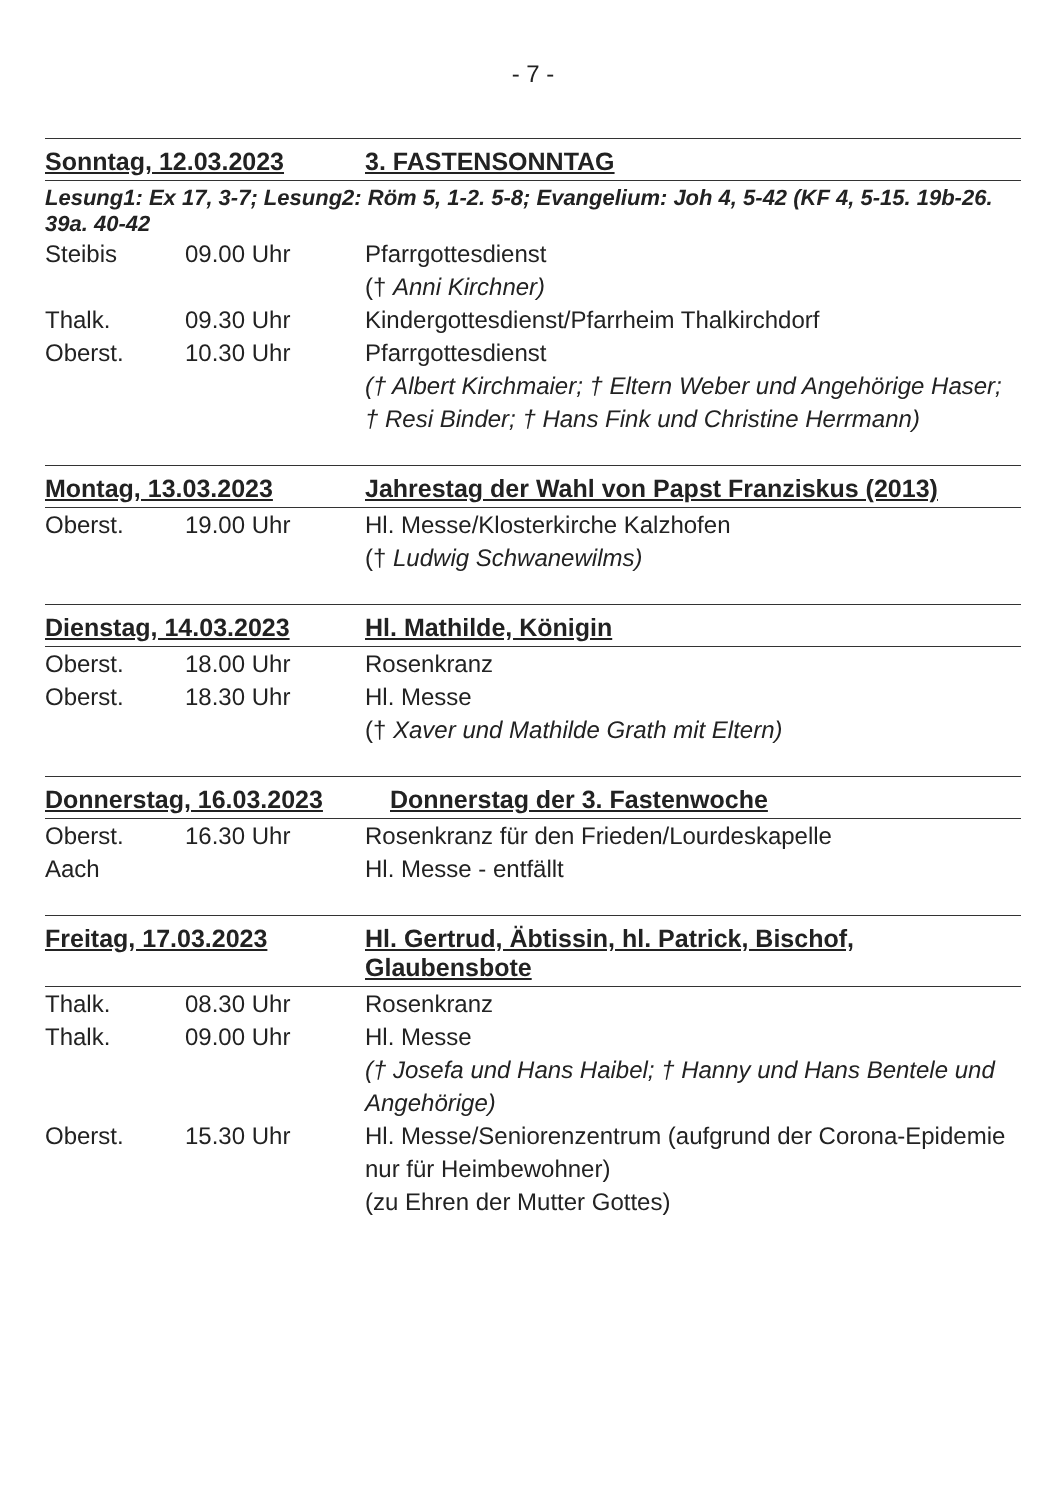- 7 -
Sonntag, 12.03.2023 3. FASTENSONNTAG
Lesung1: Ex 17, 3-7; Lesung2: Röm 5, 1-2. 5-8; Evangelium: Joh 4, 5-42 (KF 4, 5-15. 19b-26. 39a. 40-42
Steibis 09.00 Uhr Pfarrgottesdienst
(† Anni Kirchner)
Thalk. 09.30 Uhr Kindergottesdienst/Pfarrheim Thalkirchdorf
Oberst. 10.30 Uhr Pfarrgottesdienst
(† Albert Kirchmaier; † Eltern Weber und Angehörige Haser; † Resi Binder; † Hans Fink und Christine Herrmann)
Montag, 13.03.2023 Jahrestag der Wahl von Papst Franziskus (2013)
Oberst. 19.00 Uhr Hl. Messe/Klosterkirche Kalzhofen
(† Ludwig Schwanewilms)
Dienstag, 14.03.2023 Hl. Mathilde, Königin
Oberst. 18.00 Uhr Rosenkranz
Oberst. 18.30 Uhr Hl. Messe
(† Xaver und Mathilde Grath mit Eltern)
Donnerstag, 16.03.2023 Donnerstag der 3. Fastenwoche
Oberst. 16.30 Uhr Rosenkranz für den Frieden/Lourdeskapelle
Aach Hl. Messe - entfällt
Freitag, 17.03.2023 Hl. Gertrud, Äbtissin, hl. Patrick, Bischof, Glaubensbote
Thalk. 08.30 Uhr Rosenkranz
Thalk. 09.00 Uhr Hl. Messe
(† Josefa und Hans Haibel; † Hanny und Hans Bentele und Angehörige)
Oberst. 15.30 Uhr Hl. Messe/Seniorenzentrum (aufgrund der Corona-Epidemie nur für Heimbewohner)
(zu Ehren der Mutter Gottes)